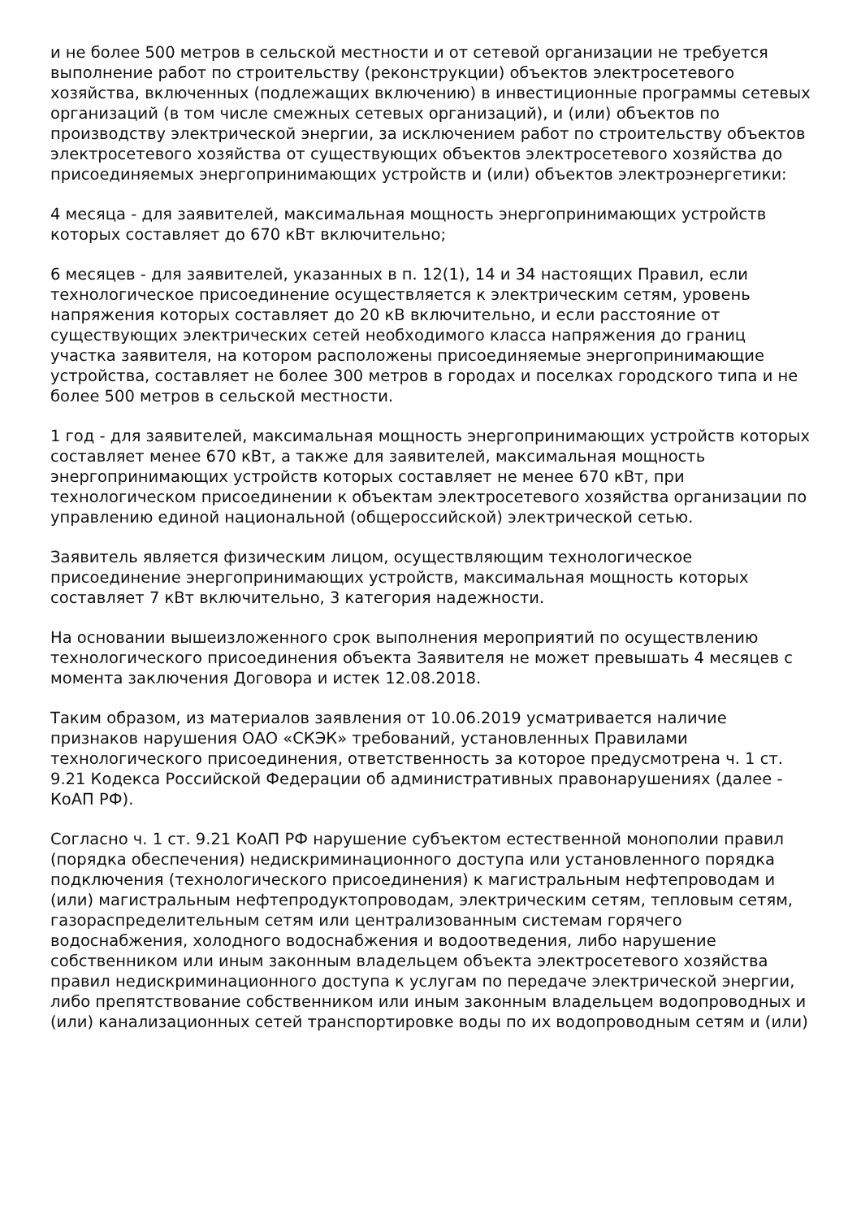и не более 500 метров в сельской местности и от сетевой организации не требуется выполнение работ по строительству (реконструкции) объектов электросетевого хозяйства, включенных (подлежащих включению) в инвестиционные программы сетевых организаций (в том числе смежных сетевых организаций), и (или) объектов по производству электрической энергии, за исключением работ по строительству объектов электросетевого хозяйства от существующих объектов электросетевого хозяйства до присоединяемых энергопринимающих устройств и (или) объектов электроэнергетики:
4 месяца - для заявителей, максимальная мощность энергопринимающих устройств которых составляет до 670 кВт включительно;
6 месяцев - для заявителей, указанных в п. 12(1), 14 и 34 настоящих Правил, если технологическое присоединение осуществляется к электрическим сетям, уровень напряжения которых составляет до 20 кВ включительно, и если расстояние от существующих электрических сетей необходимого класса напряжения до границ участка заявителя, на котором расположены присоединяемые энергопринимающие устройства, составляет не более 300 метров в городах и поселках городского типа и не более 500 метров в сельской местности.
1 год - для заявителей, максимальная мощность энергопринимающих устройств которых составляет менее 670 кВт, а также для заявителей, максимальная мощность энергопринимающих устройств которых составляет не менее 670 кВт, при технологическом присоединении к объектам электросетевого хозяйства организации по управлению единой национальной (общероссийской) электрической сетью.
Заявитель является физическим лицом, осуществляющим технологическое присоединение энергопринимающих устройств, максимальная мощность которых составляет 7 кВт включительно, 3 категория надежности.
На основании вышеизложенного срок выполнения мероприятий по осуществлению технологического присоединения объекта Заявителя не может превышать 4 месяцев с момента заключения Договора и истек 12.08.2018.
Таким образом, из материалов заявления от 10.06.2019 усматривается наличие признаков нарушения ОАО «СКЭК» требований, установленных Правилами технологического присоединения, ответственность за которое предусмотрена ч. 1 ст. 9.21 Кодекса Российской Федерации об административных правонарушениях (далее - КоАП РФ).
Согласно ч. 1 ст. 9.21 КоАП РФ нарушение субъектом естественной монополии правил (порядка обеспечения) недискриминационного доступа или установленного порядка подключения (технологического присоединения) к магистральным нефтепроводам и (или) магистральным нефтепродуктопроводам, электрическим сетям, тепловым сетям, газораспределительным сетям или централизованным системам горячего водоснабжения, холодного водоснабжения и водоотведения, либо нарушение собственником или иным законным владельцем объекта электросетевого хозяйства правил недискриминационного доступа к услугам по передаче электрической энергии, либо препятствование собственником или иным законным владельцем водопроводных и (или) канализационных сетей транспортировке воды по их водопроводным сетям и (или)